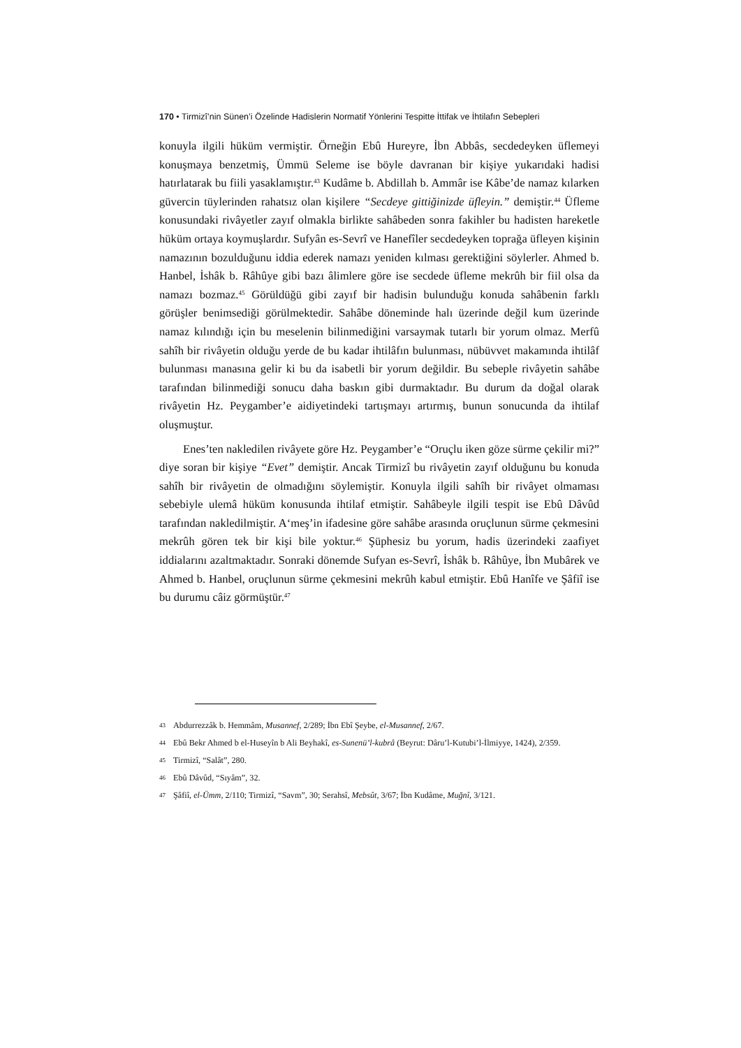170 • Tirmizî’nin Sünen’i Özelinde Hadislerin Normatif Yönlerini Tespitte İttifak ve İhtilafın Sebepleri
konuyla ilgili hüküm vermiştir. Örneğin Ebû Hureyre, İbn Abbâs, secdedeyken üflemeyi konuşmaya benzetmiş, Ümmü Seleme ise böyle davranan bir kişiye yukarıdaki hadisi hatırlatarak bu fiili yasaklamıştır.<sup>43</sup> Kudâme b. Abdillah b. Ammâr ise Kâbe’de namaz kılarken güvercin tüylerinden rahatsız olan kişilere “Secdeye gittiğinizde üfleyin.” demiştir.<sup>44</sup> Üfleme konusundaki rivâyetler zayıf olmakla birlikte sahâbeden sonra fakihler bu hadisten hareketle hüküm ortaya koymuşlardır. Sufyân es-Sevrî ve Hanefîler secdedeyken toprağa üfleyen kişinin namazının bozulduğunu iddia ederek namazı yeniden kılması gerektiğini söylerler. Ahmed b. Hanbel, İshâk b. Râhûye gibi bazı âlimlere göre ise secdede üfleme mekrûh bir fiil olsa da namazı bozmaz.<sup>45</sup> Görüldüğü gibi zayıf bir hadisin bulunduğu konuda sahâbenin farklı görüşler benimsediği görülmektedir. Sahâbe döneminde halı üzerinde değil kum üzerinde namaz kılındığı için bu meselenin bilinmediğini varsaymak tutarlı bir yorum olmaz. Merfû sahîh bir rivâyetin olduğu yerde de bu kadar ihtilâfın bulunması, nübüvvet makamında ihtilâf bulunması manasına gelir ki bu da isabetli bir yorum değildir. Bu sebeple rivâyetin sahâbe tarafından bilinmediği sonucu daha baskın gibi durmaktadır. Bu durum da doğal olarak rivâyetin Hz. Peygamber’e aidiyetindeki tartışmayı artırmış, bunun sonucunda da ihtilaf oluşmuştur.
Enes’ten nakledilen rivâyete göre Hz. Peygamber’e “Oruçlu iken göze sürme çekilir mi?” diye soran bir kişiye “Evet” demiştir. Ancak Tirmizî bu rivâyetin zayıf olduğunu bu konuda sahîh bir rivâyetin de olmadığını söylemiştir. Konuyla ilgili sahîh bir rivâyet olmaması sebebiyle ulemâ hüküm konusunda ihtilaf etmiştir. Sahâbeyle ilgili tespit ise Ebû Dâvûd tarafından nakledilmiştir. A‘meş’in ifadesine göre sahâbe arasında oruçlunun sürme çekmesini mekrûh gören tek bir kişi bile yoktur.<sup>46</sup> Şüphesiz bu yorum, hadis üzerindeki zaafiyet iddialarını azaltmaktadır. Sonraki dönemde Sufyan es-Sevrî, İshâk b. Râhûye, İbn Mubârek ve Ahmed b. Hanbel, oruçlunun sürme çekmesini mekrûh kabul etmiştir. Ebû Hanîfe ve Şâfiî ise bu durumu câiz görmüştür.<sup>47</sup>
43 Abdurrezzâk b. Hemmâm, Musannef, 2/289; İbn Ebî Şeybe, el-Musannef, 2/67.
44 Ebû Bekr Ahmed b el-Huseyîn b Ali Beyhakî, es-Sunenü’l-kubrâ (Beyrut: Dâru’l-Kutubi’l-İlmiyye, 1424), 2/359.
45 Tirmizî, “Salât”, 280.
46 Ebû Dâvûd, “Sıyâm”, 32.
47 Şâfiî, el-Ümm, 2/110; Tirmizî, “Savm”, 30; Serahsî, Mebsût, 3/67; İbn Kudâme, Muğnî, 3/121.